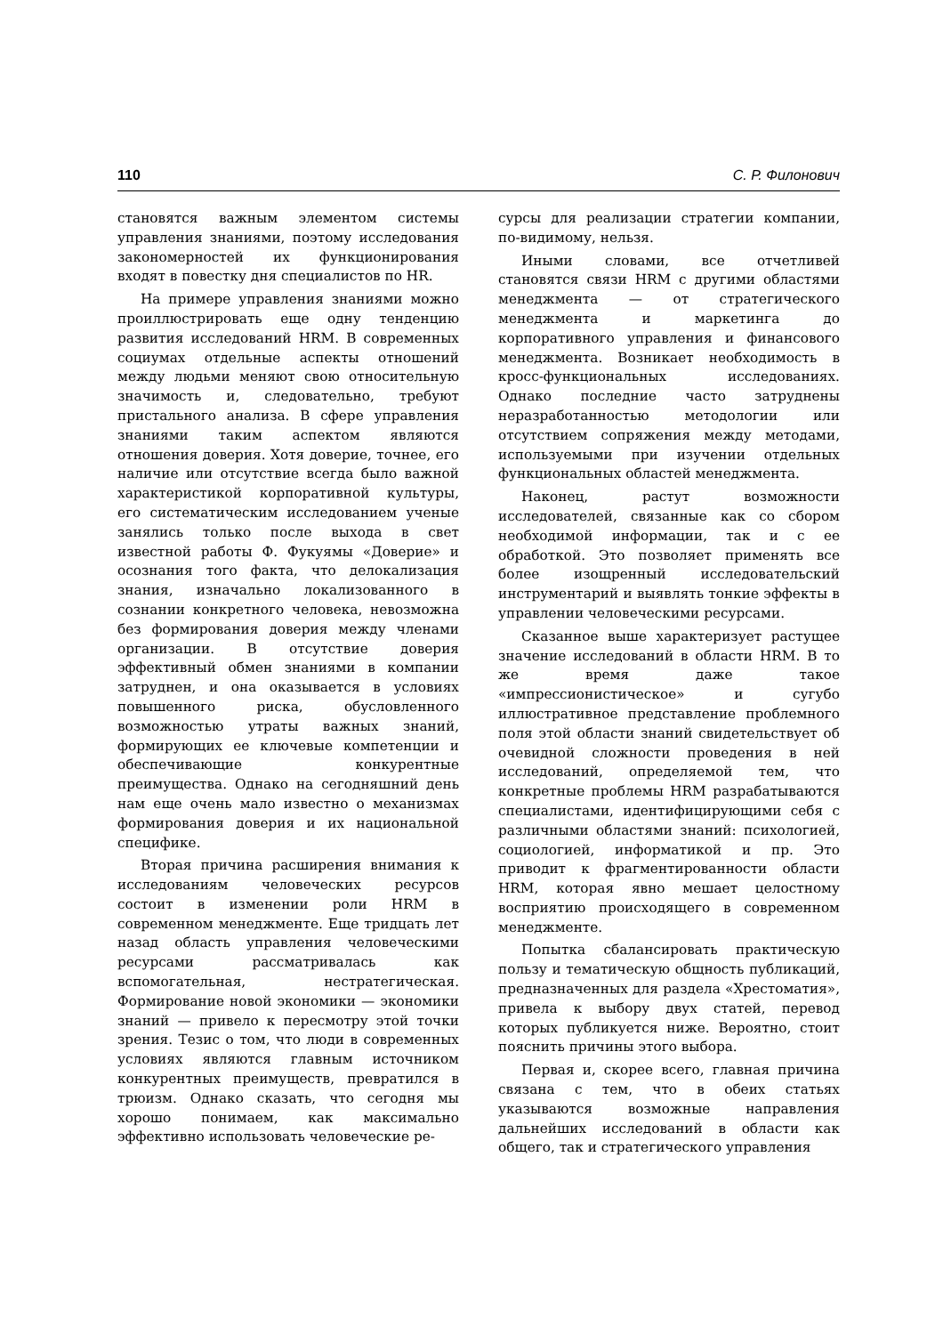110 С. Р. Филонович
становятся важным элементом системы управления знаниями, поэтому исследования закономерностей их функционирования входят в повестку дня специалистов по HR.
На примере управления знаниями можно проиллюстрировать еще одну тенденцию развития исследований HRM. В современных социумах отдельные аспекты отношений между людьми меняют свою относительную значимость и, следовательно, требуют пристального анализа. В сфере управления знаниями таким аспектом являются отношения доверия. Хотя доверие, точнее, его наличие или отсутствие всегда было важной характеристикой корпоративной культуры, его систематическим исследованием ученые занялись только после выхода в свет известной работы Ф. Фукуямы «Доверие» и осознания того факта, что делокализация знания, изначально локализованного в сознании конкретного человека, невозможна без формирования доверия между членами организации. В отсутствие доверия эффективный обмен знаниями в компании затруднен, и она оказывается в условиях повышенного риска, обусловленного возможностью утраты важных знаний, формирующих ее ключевые компетенции и обеспечивающие конкурентные преимущества. Однако на сегодняшний день нам еще очень мало известно о механизмах формирования доверия и их национальной специфике.
Вторая причина расширения внимания к исследованиям человеческих ресурсов состоит в изменении роли HRM в современном менеджменте. Еще тридцать лет назад область управления человеческими ресурсами рассматривалась как вспомогательная, нестратегическая. Формирование новой экономики — экономики знаний — привело к пересмотру этой точки зрения. Тезис о том, что люди в современных условиях являются главным источником конкурентных преимуществ, превратился в трюизм. Однако сказать, что сегодня мы хорошо понимаем, как максимально эффективно использовать человеческие ре-
сурсы для реализации стратегии компании, по-видимому, нельзя.
Иными словами, все отчетливей становятся связи HRM с другими областями менеджмента — от стратегического менеджмента и маркетинга до корпоративного управления и финансового менеджмента. Возникает необходимость в кросс-функциональных исследованиях. Однако последние часто затруднены неразработанностью методологии или отсутствием сопряжения между методами, используемыми при изучении отдельных функциональных областей менеджмента.
Наконец, растут возможности исследователей, связанные как со сбором необходимой информации, так и с ее обработкой. Это позволяет применять все более изощренный исследовательский инструментарий и выявлять тонкие эффекты в управлении человеческими ресурсами.
Сказанное выше характеризует растущее значение исследований в области HRM. В то же время даже такое «импрессионистическое» и сугубо иллюстративное представление проблемного поля этой области знаний свидетельствует об очевидной сложности проведения в ней исследований, определяемой тем, что конкретные проблемы HRM разрабатываются специалистами, идентифицирующими себя с различными областями знаний: психологией, социологией, информатикой и пр. Это приводит к фрагментированности области HRM, которая явно мешает целостному восприятию происходящего в современном менеджменте.
Попытка сбалансировать практическую пользу и тематическую общность публикаций, предназначенных для раздела «Хрестоматия», привела к выбору двух статей, перевод которых публикуется ниже. Вероятно, стоит пояснить причины этого выбора.
Первая и, скорее всего, главная причина связана с тем, что в обеих статьях указываются возможные направления дальнейших исследований в области как общего, так и стратегического управления